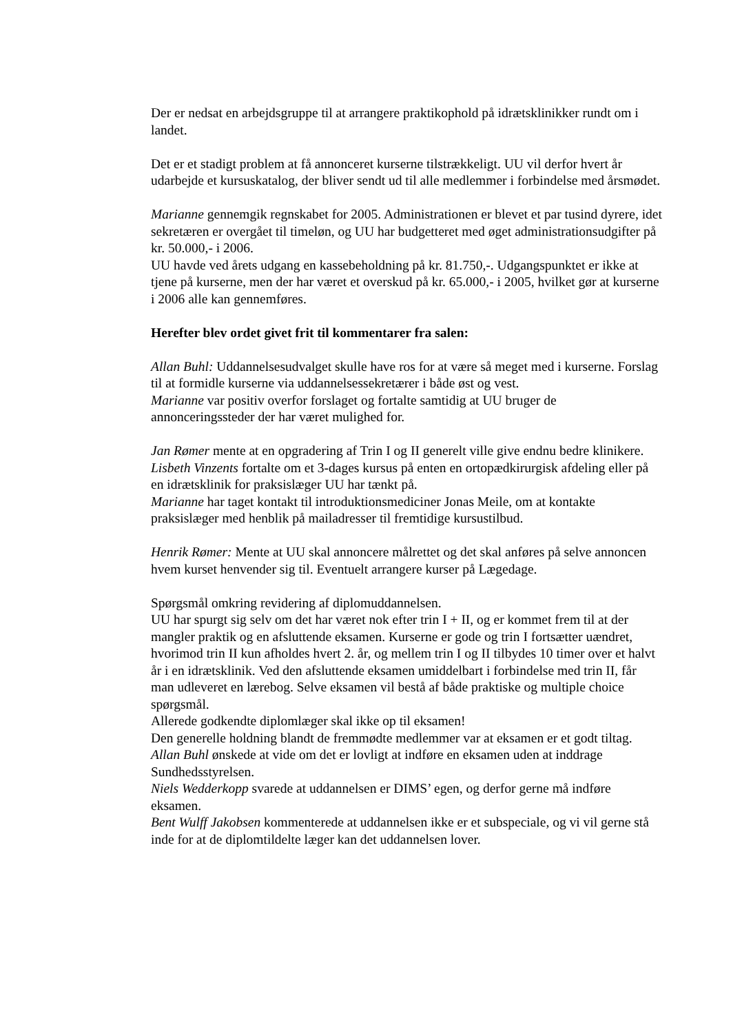Der er nedsat en arbejdsgruppe til at arrangere praktikophold på idrætsklinikker rundt om i landet.
Det er et stadigt problem at få annonceret kurserne tilstrækkeligt. UU vil derfor hvert år udarbejde et kursuskatalog, der bliver sendt ud til alle medlemmer i forbindelse med årsmødet.
Marianne gennemgik regnskabet for 2005. Administrationen er blevet et par tusind dyrere, idet sekretæren er overgået til timeløn, og UU har budgetteret med øget administrationsudgifter på kr. 50.000,- i 2006.
UU havde ved årets udgang en kassebeholdning på kr. 81.750,-. Udgangspunktet er ikke at tjene på kurserne, men der har været et overskud på kr. 65.000,- i 2005, hvilket gør at kurserne i 2006 alle kan gennemføres.
Herefter blev ordet givet frit til kommentarer fra salen:
Allan Buhl: Uddannelsesudvalget skulle have ros for at være så meget med i kurserne. Forslag til at formidle kurserne via uddannelsessekretærer i både øst og vest.
Marianne var positiv overfor forslaget og fortalte samtidig at UU bruger de annonceringssteder der har været mulighed for.
Jan Rømer mente at en opgradering af Trin I og II generelt ville give endnu bedre klinikere.
Lisbeth Vinzents fortalte om et 3-dages kursus på enten en ortopædkirurgisk afdeling eller på en idrætsklinik for praksislæger UU har tænkt på.
Marianne har taget kontakt til introduktionsmediciner Jonas Meile, om at kontakte praksislæger med henblik på mailadresser til fremtidige kursustilbud.
Henrik Rømer: Mente at UU skal annoncere målrettet og det skal anføres på selve annoncen hvem kurset henvender sig til. Eventuelt arrangere kurser på Lægedage.
Spørgsmål omkring revidering af diplomuddannelsen.
UU har spurgt sig selv om det har været nok efter trin I + II, og er kommet frem til at der mangler praktik og en afsluttende eksamen. Kurserne er gode og trin I fortsætter uændret, hvorimod trin II kun afholdes hvert 2. år, og mellem trin I og II tilbydes 10 timer over et halvt år i en idrætsklinik. Ved den afsluttende eksamen umiddelbart i forbindelse med trin II, får man udleveret en lærebog. Selve eksamen vil bestå af både praktiske og multiple choice spørgsmål.
Allerede godkendte diplomlæger skal ikke op til eksamen!
Den generelle holdning blandt de fremmødte medlemmer var at eksamen er et godt tiltag.
Allan Buhl ønskede at vide om det er lovligt at indføre en eksamen uden at inddrage Sundhedsstyrelsen.
Niels Wedderkopp svarede at uddannelsen er DIMS’ egen, og derfor gerne må indføre eksamen.
Bent Wulff Jakobsen kommenterede at uddannelsen ikke er et subspeciale, og vi vil gerne stå inde for at de diplomtildelte læger kan det uddannelsen lover.